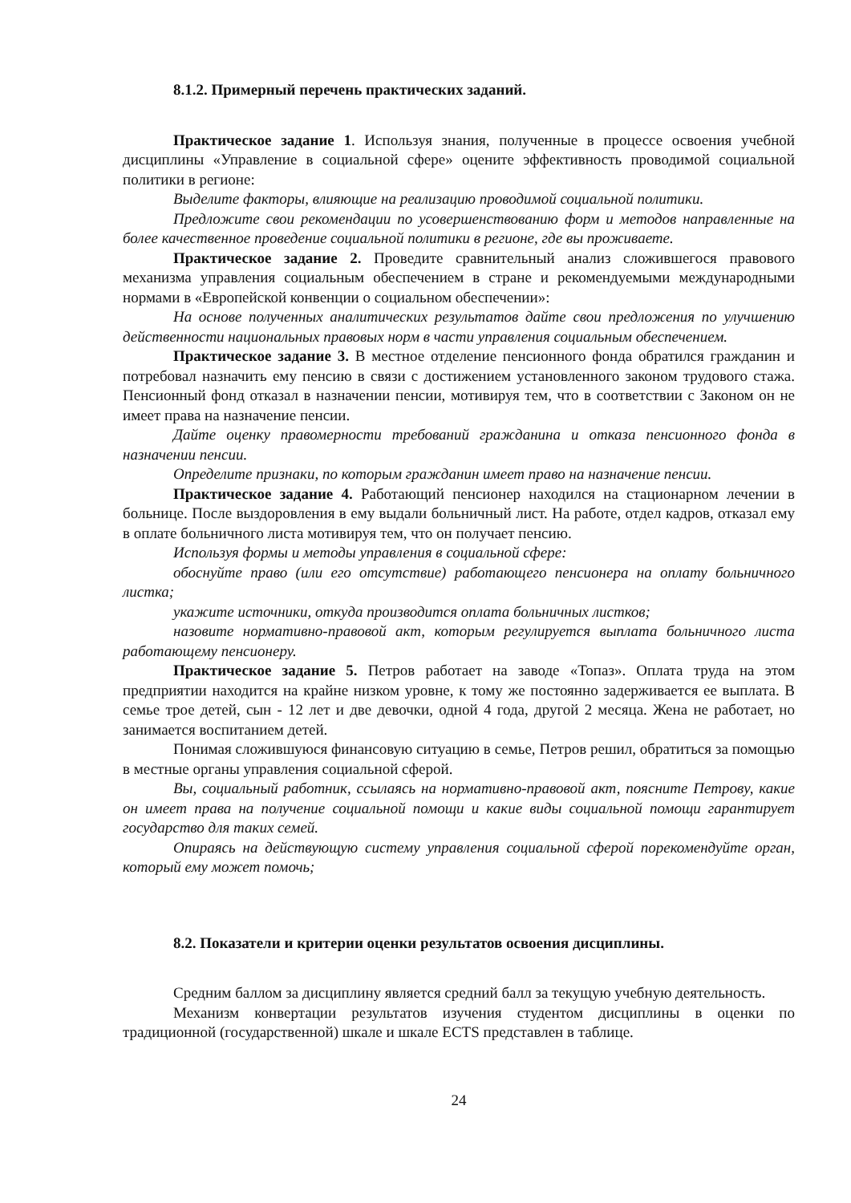8.1.2. Примерный перечень практических заданий.
Практическое задание 1. Используя знания, полученные в процессе освоения учебной дисциплины «Управление в социальной сфере» оцените эффективность проводимой социальной политики в регионе:
Выделите факторы, влияющие на реализацию проводимой социальной политики.
Предложите свои рекомендации по усовершенствованию форм и методов направленные на более качественное проведение социальной политики в регионе, где вы проживаете.
Практическое задание 2. Проведите сравнительный анализ сложившегося правового механизма управления социальным обеспечением в стране и рекомендуемыми международными нормами в «Европейской конвенции о социальном обеспечении»:
На основе полученных аналитических результатов дайте свои предложения по улучшению действенности национальных правовых норм в части управления социальным обеспечением.
Практическое задание 3. В местное отделение пенсионного фонда обратился гражданин и потребовал назначить ему пенсию в связи с достижением установленного законом трудового стажа. Пенсионный фонд отказал в назначении пенсии, мотивируя тем, что в соответствии с Законом он не имеет права на назначение пенсии.
Дайте оценку правомерности требований гражданина и отказа пенсионного фонда в назначении пенсии.
Определите признаки, по которым гражданин имеет право на назначение пенсии.
Практическое задание 4. Работающий пенсионер находился на стационарном лечении в больнице. После выздоровления в ему выдали больничный лист. На работе, отдел кадров, отказал ему в оплате больничного листа мотивируя тем, что он получает пенсию.
Используя формы и методы управления в социальной сфере:
обоснуйте право (или его отсутствие) работающего пенсионера на оплату больничного листка;
укажите источники, откуда производится оплата больничных листков;
назовите нормативно-правовой акт, которым регулируется выплата больничного листа работающему пенсионеру.
Практическое задание 5. Петров работает на заводе «Топаз». Оплата труда на этом предприятии находится на крайне низком уровне, к тому же постоянно задерживается ее выплата. В семье трое детей, сын - 12 лет и две девочки, одной 4 года, другой 2 месяца. Жена не работает, но занимается воспитанием детей.
Понимая сложившуюся финансовую ситуацию в семье, Петров решил, обратиться за помощью в местные органы управления социальной сферой.
Вы, социальный работник, ссылаясь на нормативно-правовой акт, поясните Петрову, какие он имеет права на получение социальной помощи и какие виды социальной помощи гарантирует государство для таких семей.
Опираясь на действующую систему управления социальной сферой порекомендуйте орган, который ему может помочь;
8.2. Показатели и критерии оценки результатов освоения дисциплины.
Средним баллом за дисциплину является средний балл за текущую учебную деятельность.
Механизм конвертации результатов изучения студентом дисциплины в оценки по традиционной (государственной) шкале и шкале ECTS представлен в таблице.
24